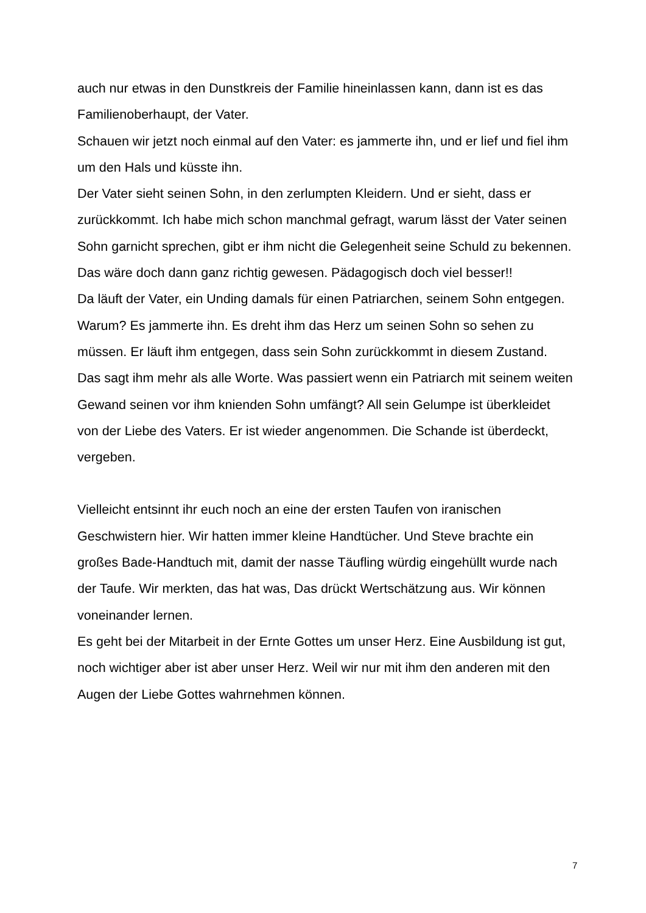auch nur etwas in den Dunstkreis der Familie hineinlassen kann, dann ist es das Familienoberhaupt, der Vater.
Schauen wir jetzt noch einmal auf den Vater: es jammerte ihn, und er lief und fiel ihm um den Hals und küsste ihn.
Der Vater sieht seinen Sohn, in den zerlumpten Kleidern. Und er sieht, dass er zurückkommt. Ich habe mich schon manchmal gefragt, warum lässt der Vater seinen Sohn garnicht sprechen, gibt er ihm nicht die Gelegenheit seine Schuld zu bekennen. Das wäre doch dann ganz richtig gewesen. Pädagogisch doch viel besser!!
Da läuft der Vater, ein Unding damals für einen Patriarchen, seinem Sohn entgegen. Warum? Es jammerte ihn. Es dreht ihm das Herz um seinen Sohn so sehen zu müssen. Er läuft ihm entgegen, dass sein Sohn zurückkommt in diesem Zustand. Das sagt ihm mehr als alle Worte. Was passiert wenn ein Patriarch mit seinem weiten Gewand seinen vor ihm knienden Sohn umfängt? All sein Gelumpe ist überkleidet von der Liebe des Vaters. Er ist wieder angenommen. Die Schande ist überdeckt, vergeben.
Vielleicht entsinnt ihr euch noch an eine der ersten Taufen von iranischen Geschwistern hier. Wir hatten immer kleine Handtücher. Und Steve brachte ein großes Bade-Handtuch mit, damit der nasse Täufling würdig eingehüllt wurde nach der Taufe. Wir merkten, das hat was, Das drückt Wertschätzung aus. Wir können voneinander lernen.
Es geht bei der Mitarbeit in der Ernte Gottes um unser Herz. Eine Ausbildung ist gut, noch wichtiger aber ist aber unser Herz. Weil wir nur mit ihm den anderen mit den Augen der Liebe Gottes wahrnehmen können.
7